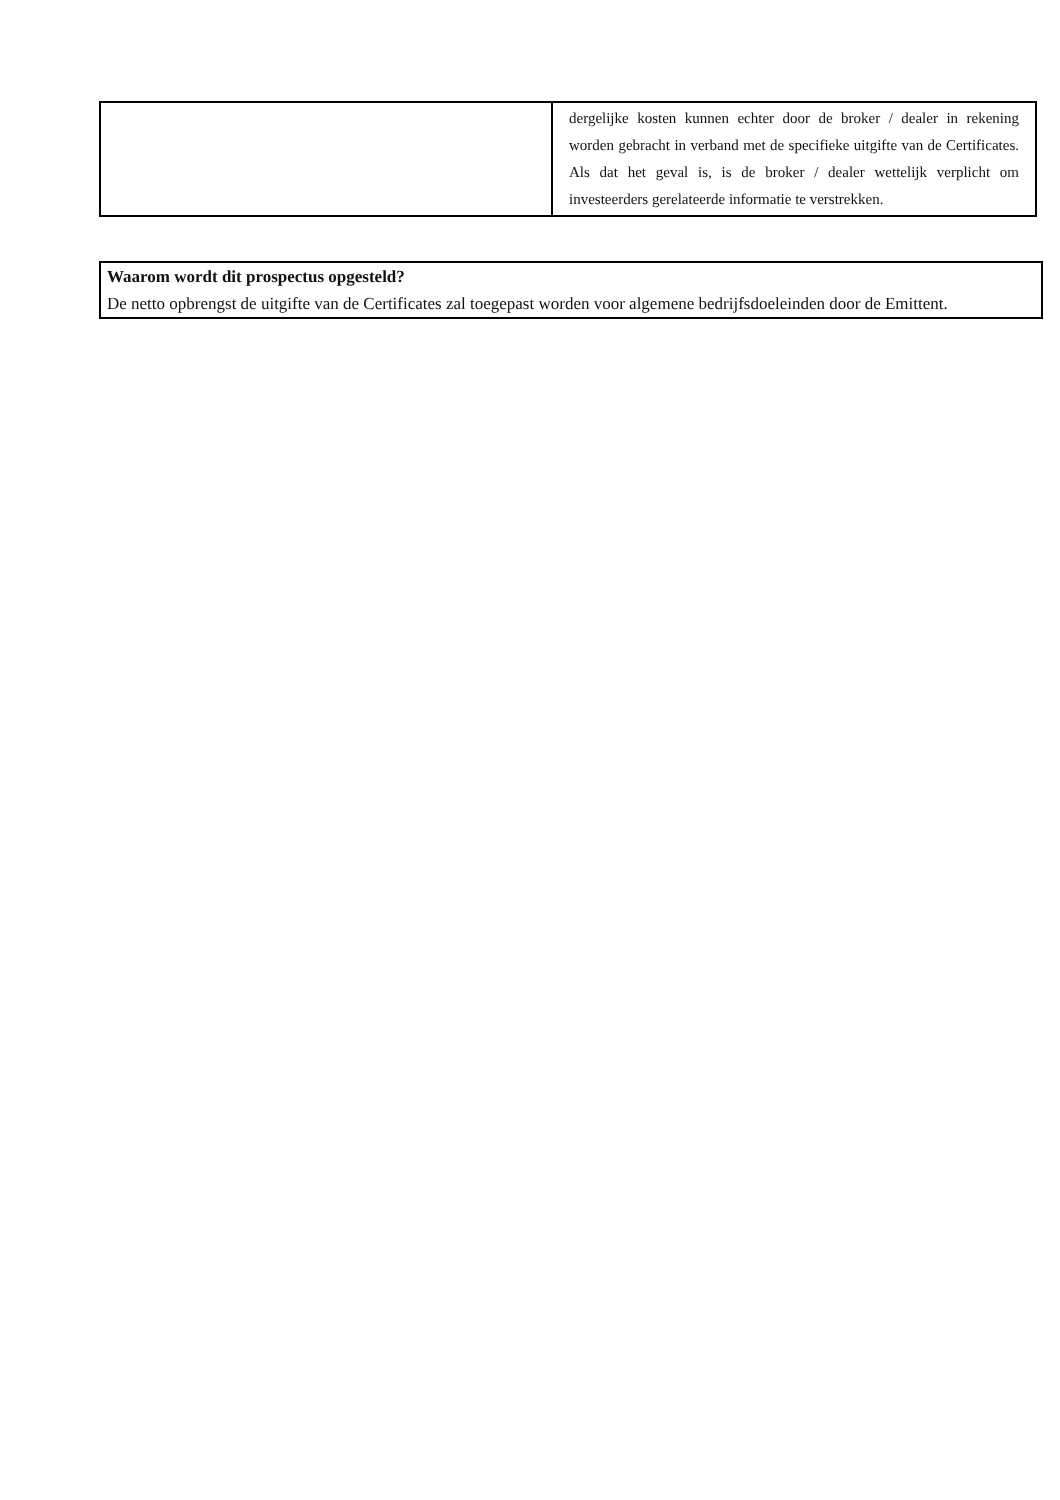| | dergelijke kosten kunnen echter door de broker / dealer in rekening worden gebracht in verband met de specifieke uitgifte van de Certificates. Als dat het geval is, is de broker / dealer wettelijk verplicht om investeerders gerelateerde informatie te verstrekken. |
Waarom wordt dit prospectus opgesteld?
De netto opbrengst de uitgifte van de Certificates zal toegepast worden voor algemene bedrijfsdoeleinden door de Emittent.